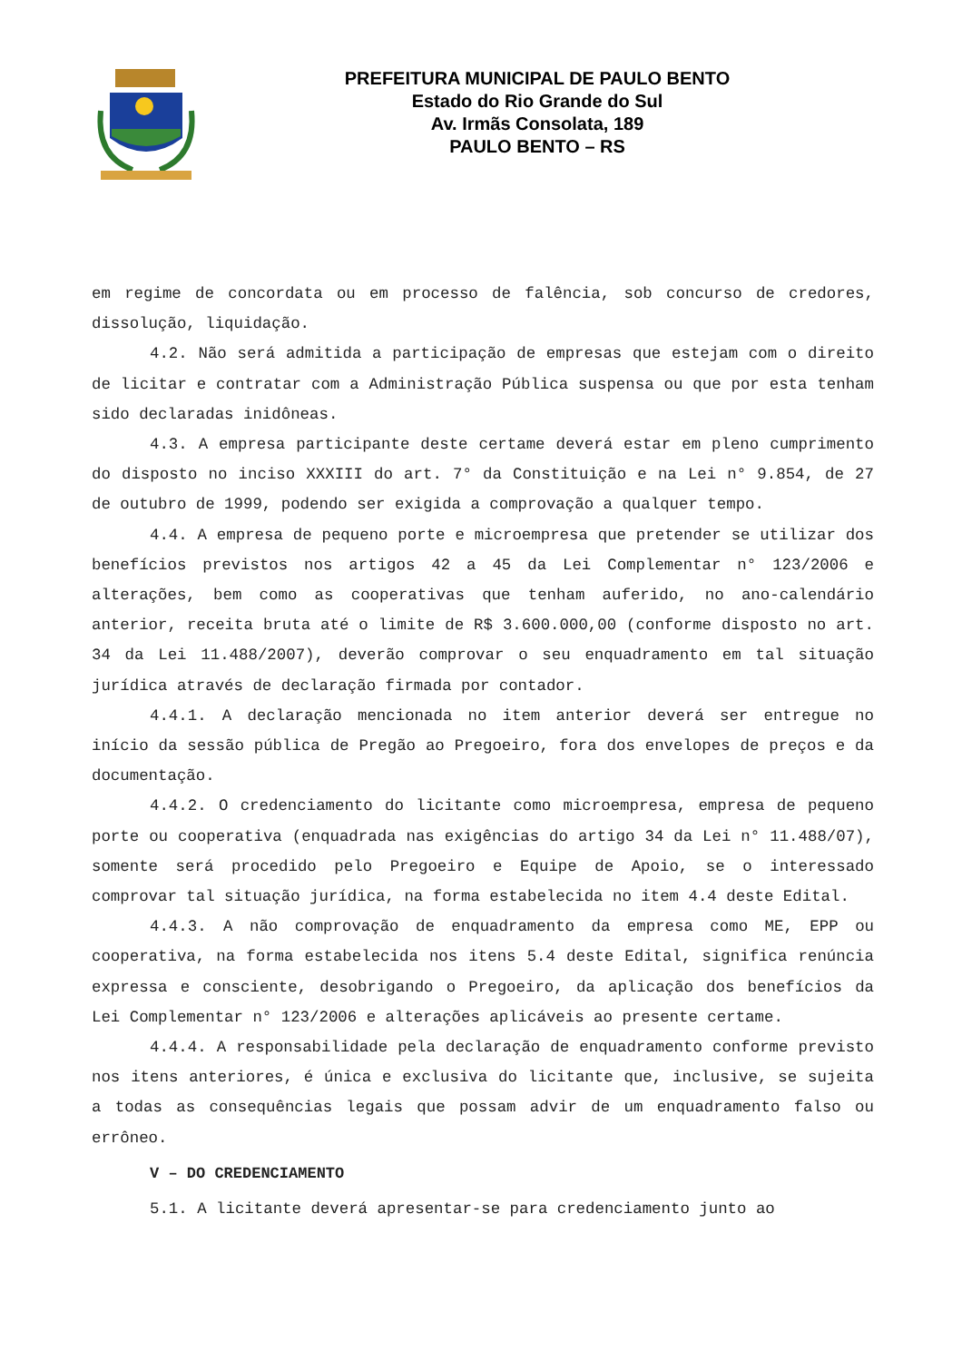PREFEITURA MUNICIPAL DE PAULO BENTO
Estado do Rio Grande do Sul
Av. Irmãs Consolata, 189
PAULO BENTO – RS
em regime de concordata ou em processo de falência, sob concurso de credores, dissolução, liquidação.
4.2. Não será admitida a participação de empresas que estejam com o direito de licitar e contratar com a Administração Pública suspensa ou que por esta tenham sido declaradas inidôneas.
4.3. A empresa participante deste certame deverá estar em pleno cumprimento do disposto no inciso XXXIII do art. 7° da Constituição e na Lei n° 9.854, de 27 de outubro de 1999, podendo ser exigida a comprovação a qualquer tempo.
4.4. A empresa de pequeno porte e microempresa que pretender se utilizar dos benefícios previstos nos artigos 42 a 45 da Lei Complementar n° 123/2006 e alterações, bem como as cooperativas que tenham auferido, no ano-calendário anterior, receita bruta até o limite de R$ 3.600.000,00 (conforme disposto no art. 34 da Lei 11.488/2007), deverão comprovar o seu enquadramento em tal situação jurídica através de declaração firmada por contador.
4.4.1. A declaração mencionada no item anterior deverá ser entregue no início da sessão pública de Pregão ao Pregoeiro, fora dos envelopes de preços e da documentação.
4.4.2. O credenciamento do licitante como microempresa, empresa de pequeno porte ou cooperativa (enquadrada nas exigências do artigo 34 da Lei n° 11.488/07), somente será procedido pelo Pregoeiro e Equipe de Apoio, se o interessado comprovar tal situação jurídica, na forma estabelecida no item 4.4 deste Edital.
4.4.3. A não comprovação de enquadramento da empresa como ME, EPP ou cooperativa, na forma estabelecida nos itens 5.4 deste Edital, significa renúncia expressa e consciente, desobrigando o Pregoeiro, da aplicação dos benefícios da Lei Complementar n° 123/2006 e alterações aplicáveis ao presente certame.
4.4.4. A responsabilidade pela declaração de enquadramento conforme previsto nos itens anteriores, é única e exclusiva do licitante que, inclusive, se sujeita a todas as consequências legais que possam advir de um enquadramento falso ou errôneo.
V – DO CREDENCIAMENTO
5.1. A licitante deverá apresentar-se para credenciamento junto ao